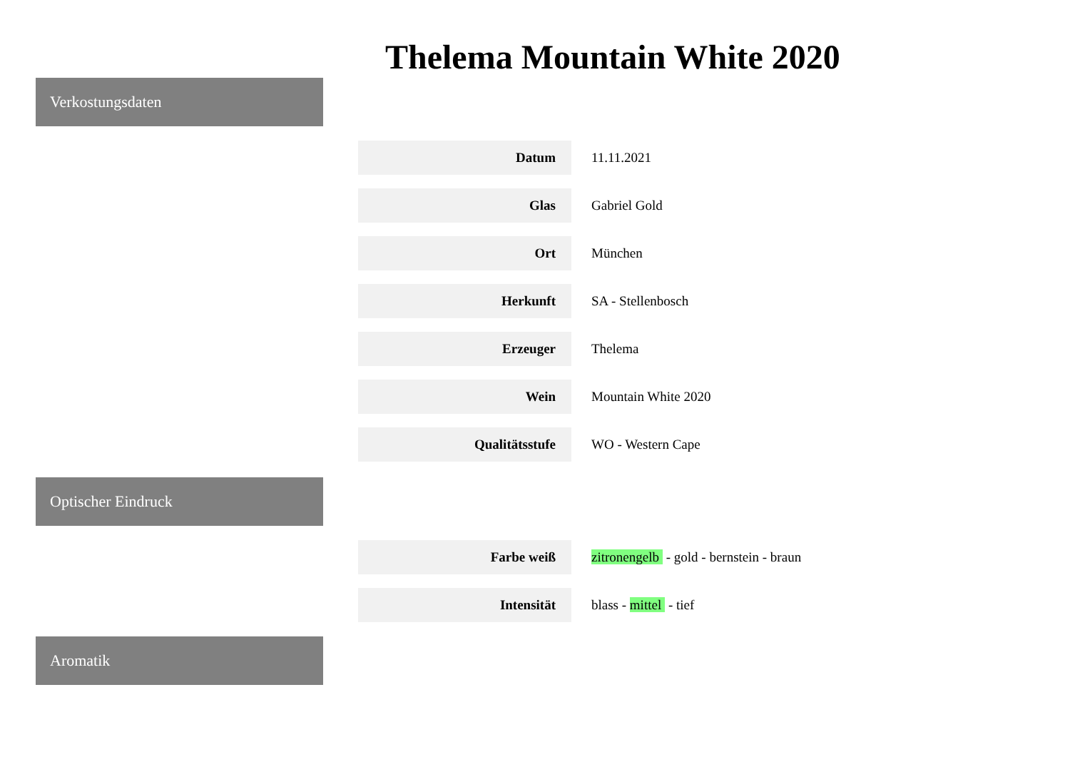Thelema Mountain White 2020
Verkostungsdaten
| Datum | 11.11.2021 |
| Glas | Gabriel Gold |
| Ort | München |
| Herkunft | SA - Stellenbosch |
| Erzeuger | Thelema |
| Wein | Mountain White 2020 |
| Qualitätsstufe | WO - Western Cape |
Optischer Eindruck
| Farbe weiß | zitronengelb - gold - bernstein - braun |
| Intensität | blass - mittel - tief |
Aromatik